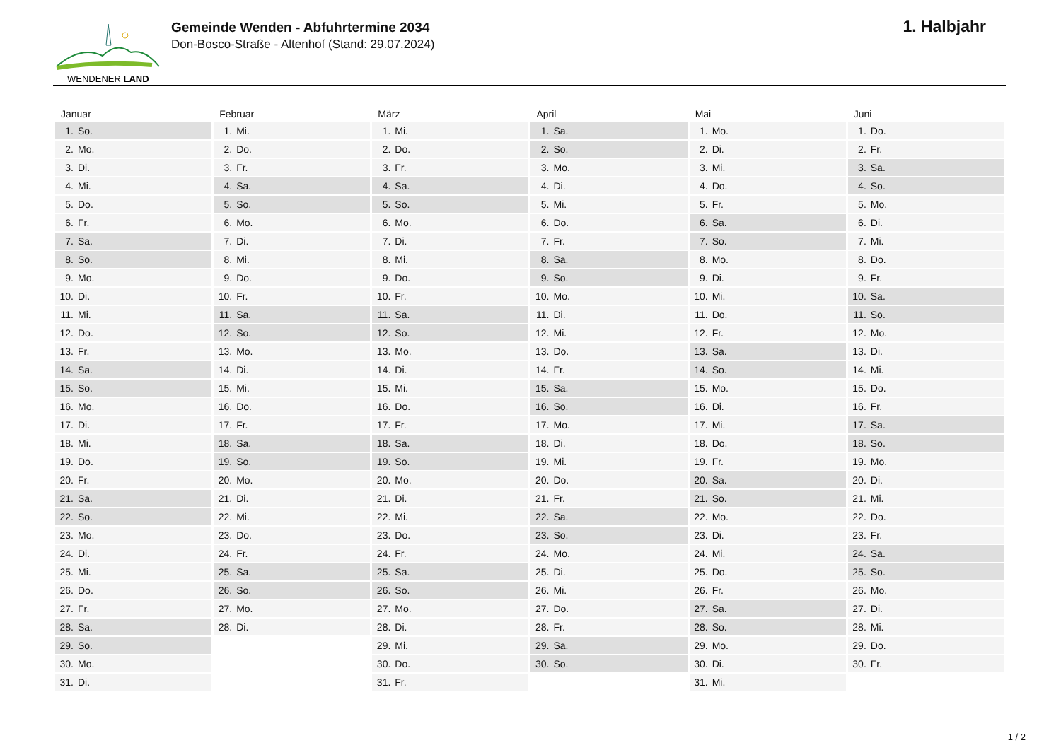WENDENER LAND
Gemeinde Wenden - Abfuhrtermine 2034
Don-Bosco-Straße - Altenhof (Stand: 29.07.2024)
1. Halbjahr
| Januar | Februar | März | April | Mai | Juni |
| --- | --- | --- | --- | --- | --- |
| 1. So. | 1. Mi. | 1. Mi. | 1. Sa. | 1. Mo. | 1. Do. |
| 2. Mo. | 2. Do. | 2. Do. | 2. So. | 2. Di. | 2. Fr. |
| 3. Di. | 3. Fr. | 3. Fr. | 3. Mo. | 3. Mi. | 3. Sa. |
| 4. Mi. | 4. Sa. | 4. Sa. | 4. Di. | 4. Do. | 4. So. |
| 5. Do. | 5. So. | 5. So. | 5. Mi. | 5. Fr. | 5. Mo. |
| 6. Fr. | 6. Mo. | 6. Mo. | 6. Do. | 6. Sa. | 6. Di. |
| 7. Sa. | 7. Di. | 7. Di. | 7. Fr. | 7. So. | 7. Mi. |
| 8. So. | 8. Mi. | 8. Mi. | 8. Sa. | 8. Mo. | 8. Do. |
| 9. Mo. | 9. Do. | 9. Do. | 9. So. | 9. Di. | 9. Fr. |
| 10. Di. | 10. Fr. | 10. Fr. | 10. Mo. | 10. Mi. | 10. Sa. |
| 11. Mi. | 11. Sa. | 11. Sa. | 11. Di. | 11. Do. | 11. So. |
| 12. Do. | 12. So. | 12. So. | 12. Mi. | 12. Fr. | 12. Mo. |
| 13. Fr. | 13. Mo. | 13. Mo. | 13. Do. | 13. Sa. | 13. Di. |
| 14. Sa. | 14. Di. | 14. Di. | 14. Fr. | 14. So. | 14. Mi. |
| 15. So. | 15. Mi. | 15. Mi. | 15. Sa. | 15. Mo. | 15. Do. |
| 16. Mo. | 16. Do. | 16. Do. | 16. So. | 16. Di. | 16. Fr. |
| 17. Di. | 17. Fr. | 17. Fr. | 17. Mo. | 17. Mi. | 17. Sa. |
| 18. Mi. | 18. Sa. | 18. Sa. | 18. Di. | 18. Do. | 18. So. |
| 19. Do. | 19. So. | 19. So. | 19. Mi. | 19. Fr. | 19. Mo. |
| 20. Fr. | 20. Mo. | 20. Mo. | 20. Do. | 20. Sa. | 20. Di. |
| 21. Sa. | 21. Di. | 21. Di. | 21. Fr. | 21. So. | 21. Mi. |
| 22. So. | 22. Mi. | 22. Mi. | 22. Sa. | 22. Mo. | 22. Do. |
| 23. Mo. | 23. Do. | 23. Do. | 23. So. | 23. Di. | 23. Fr. |
| 24. Di. | 24. Fr. | 24. Fr. | 24. Mo. | 24. Mi. | 24. Sa. |
| 25. Mi. | 25. Sa. | 25. Sa. | 25. Di. | 25. Do. | 25. So. |
| 26. Do. | 26. So. | 26. So. | 26. Mi. | 26. Fr. | 26. Mo. |
| 27. Fr. | 27. Mo. | 27. Mo. | 27. Do. | 27. Sa. | 27. Di. |
| 28. Sa. | 28. Di. | 28. Di. | 28. Fr. | 28. So. | 28. Mi. |
| 29. So. | | 29. Mi. | 29. Sa. | 29. Mo. | 29. Do. |
| 30. Mo. | | 30. Do. | 30. So. | 30. Di. | 30. Fr. |
| 31. Di. | | 31. Fr. | | 31. Mi. | |
1 / 2